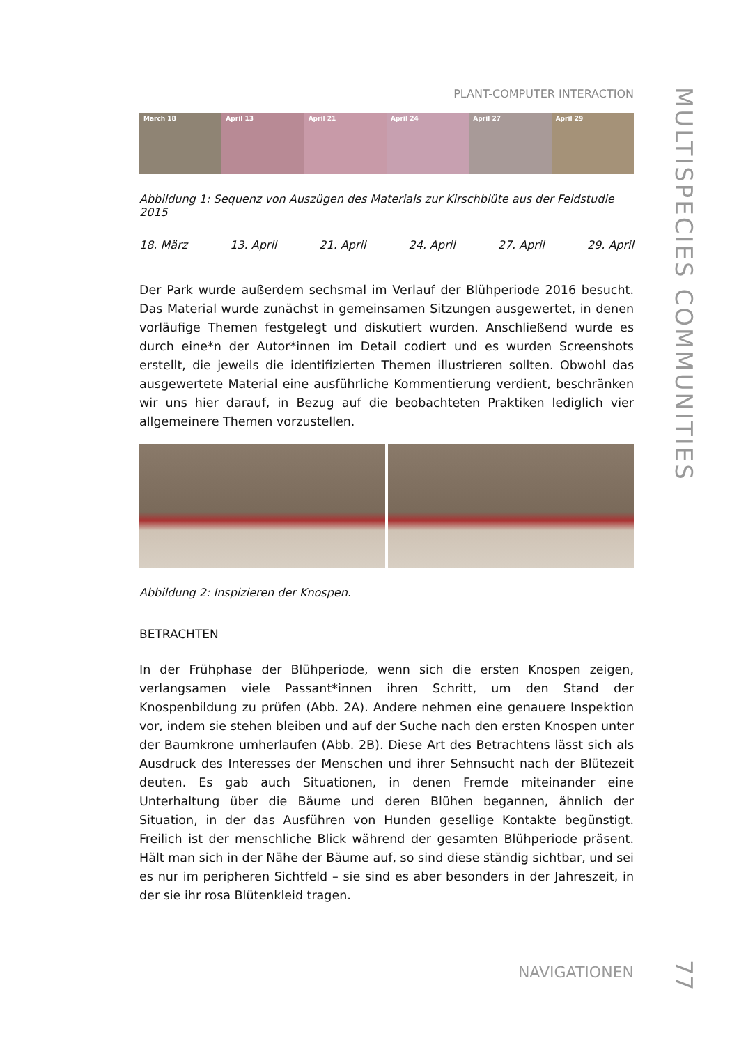PLANT-COMPUTER INTERACTION
March 18 April 13 April 21 April 24 April 27 April 29
Abbildung 1: Sequenz von Auszügen des Materials zur Kirschblüte aus der Feldstudie 2015
18. März 13. April 21. April 24. April 27. April 29. April
Der Park wurde außerdem sechsmal im Verlauf der Blühperiode 2016 besucht. Das Material wurde zunächst in gemeinsamen Sitzungen ausgewertet, in denen vorläufige Themen festgelegt und diskutiert wurden. Anschließend wurde es durch eine*n der Autor*innen im Detail codiert und es wurden Screenshots erstellt, die jeweils die identifizierten Themen illustrieren sollten. Obwohl das ausgewertete Material eine ausführliche Kommentierung verdient, beschränken wir uns hier darauf, in Bezug auf die beobachteten Praktiken lediglich vier allgemeinere Themen vorzustellen.
Abbildung 2: Inspizieren der Knospen.
BETRACHTEN
In der Frühphase der Blühperiode, wenn sich die ersten Knospen zeigen, verlangsamen viele Passant*innen ihren Schritt, um den Stand der Knospenbildung zu prüfen (Abb. 2A). Andere nehmen eine genauere Inspektion vor, indem sie stehen bleiben und auf der Suche nach den ersten Knospen unter der Baumkrone umherlaufen (Abb. 2B). Diese Art des Betrachtens lässt sich als Ausdruck des Interesses der Menschen und ihrer Sehnsucht nach der Blütezeit deuten. Es gab auch Situationen, in denen Fremde miteinander eine Unterhaltung über die Bäume und deren Blühen begannen, ähnlich der Situation, in der das Ausführen von Hunden gesellige Kontakte begünstigt. Freilich ist der menschliche Blick während der gesamten Blühperiode präsent. Hält man sich in der Nähe der Bäume auf, so sind diese ständig sichtbar, und sei es nur im peripheren Sichtfeld – sie sind es aber besonders in der Jahreszeit, in der sie ihr rosa Blütenkleid tragen.
MULTISPECIES COMMUNITIES
NAVIGATIONEN
77